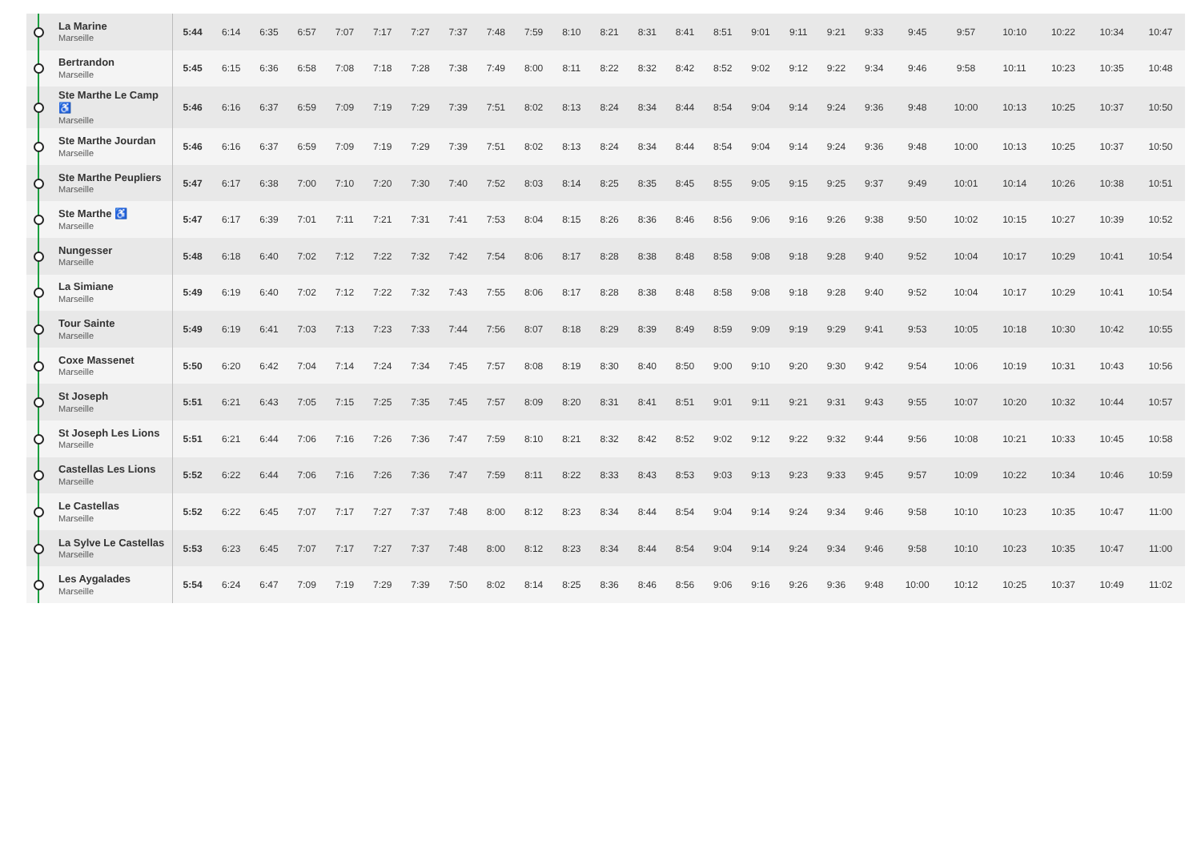| | La Marine Marseille | 5:44 | 6:14 | 6:35 | 6:57 | 7:07 | 7:17 | 7:27 | 7:37 | 7:48 | 7:59 | 8:10 | 8:21 | 8:31 | 8:41 | 8:51 | 9:01 | 9:11 | 9:21 | 9:33 | 9:45 | 9:57 | 10:10 | 10:22 | 10:34 | 10:47 |
| | Bertrandon Marseille | 5:45 | 6:15 | 6:36 | 6:58 | 7:08 | 7:18 | 7:28 | 7:38 | 7:49 | 8:00 | 8:11 | 8:22 | 8:32 | 8:42 | 8:52 | 9:02 | 9:12 | 9:22 | 9:34 | 9:46 | 9:58 | 10:11 | 10:23 | 10:35 | 10:48 |
| | Ste Marthe Le Camp ♿ Marseille | 5:46 | 6:16 | 6:37 | 6:59 | 7:09 | 7:19 | 7:29 | 7:39 | 7:51 | 8:02 | 8:13 | 8:24 | 8:34 | 8:44 | 8:54 | 9:04 | 9:14 | 9:24 | 9:36 | 9:48 | 10:00 | 10:13 | 10:25 | 10:37 | 10:50 |
| | Ste Marthe Jourdan Marseille | 5:46 | 6:16 | 6:37 | 6:59 | 7:09 | 7:19 | 7:29 | 7:39 | 7:51 | 8:02 | 8:13 | 8:24 | 8:34 | 8:44 | 8:54 | 9:04 | 9:14 | 9:24 | 9:36 | 9:48 | 10:00 | 10:13 | 10:25 | 10:37 | 10:50 |
| | Ste Marthe Peupliers Marseille | 5:47 | 6:17 | 6:38 | 7:00 | 7:10 | 7:20 | 7:30 | 7:40 | 7:52 | 8:03 | 8:14 | 8:25 | 8:35 | 8:45 | 8:55 | 9:05 | 9:15 | 9:25 | 9:37 | 9:49 | 10:01 | 10:14 | 10:26 | 10:38 | 10:51 |
| | Ste Marthe ♿ Marseille | 5:47 | 6:17 | 6:39 | 7:01 | 7:11 | 7:21 | 7:31 | 7:41 | 7:53 | 8:04 | 8:15 | 8:26 | 8:36 | 8:46 | 8:56 | 9:06 | 9:16 | 9:26 | 9:38 | 9:50 | 10:02 | 10:15 | 10:27 | 10:39 | 10:52 |
| | Nungesser Marseille | 5:48 | 6:18 | 6:40 | 7:02 | 7:12 | 7:22 | 7:32 | 7:42 | 7:54 | 8:06 | 8:17 | 8:28 | 8:38 | 8:48 | 8:58 | 9:08 | 9:18 | 9:28 | 9:40 | 9:52 | 10:04 | 10:17 | 10:29 | 10:41 | 10:54 |
| | La Simiane Marseille | 5:49 | 6:19 | 6:40 | 7:02 | 7:12 | 7:22 | 7:32 | 7:43 | 7:55 | 8:06 | 8:17 | 8:28 | 8:38 | 8:48 | 8:58 | 9:08 | 9:18 | 9:28 | 9:40 | 9:52 | 10:04 | 10:17 | 10:29 | 10:41 | 10:54 |
| | Tour Sainte Marseille | 5:49 | 6:19 | 6:41 | 7:03 | 7:13 | 7:23 | 7:33 | 7:44 | 7:56 | 8:07 | 8:18 | 8:29 | 8:39 | 8:49 | 8:59 | 9:09 | 9:19 | 9:29 | 9:41 | 9:53 | 10:05 | 10:18 | 10:30 | 10:42 | 10:55 |
| | Coxe Massenet Marseille | 5:50 | 6:20 | 6:42 | 7:04 | 7:14 | 7:24 | 7:34 | 7:45 | 7:57 | 8:08 | 8:19 | 8:30 | 8:40 | 8:50 | 9:00 | 9:10 | 9:20 | 9:30 | 9:42 | 9:54 | 10:06 | 10:19 | 10:31 | 10:43 | 10:56 |
| | St Joseph Marseille | 5:51 | 6:21 | 6:43 | 7:05 | 7:15 | 7:25 | 7:35 | 7:45 | 7:57 | 8:09 | 8:20 | 8:31 | 8:41 | 8:51 | 9:01 | 9:11 | 9:21 | 9:31 | 9:43 | 9:55 | 10:07 | 10:20 | 10:32 | 10:44 | 10:57 |
| | St Joseph Les Lions Marseille | 5:51 | 6:21 | 6:44 | 7:06 | 7:16 | 7:26 | 7:36 | 7:47 | 7:59 | 8:10 | 8:21 | 8:32 | 8:42 | 8:52 | 9:02 | 9:12 | 9:22 | 9:32 | 9:44 | 9:56 | 10:08 | 10:21 | 10:33 | 10:45 | 10:58 |
| | Castellas Les Lions Marseille | 5:52 | 6:22 | 6:44 | 7:06 | 7:16 | 7:26 | 7:36 | 7:47 | 7:59 | 8:11 | 8:22 | 8:33 | 8:43 | 8:53 | 9:03 | 9:13 | 9:23 | 9:33 | 9:45 | 9:57 | 10:09 | 10:22 | 10:34 | 10:46 | 10:59 |
| | Le Castellas Marseille | 5:52 | 6:22 | 6:45 | 7:07 | 7:17 | 7:27 | 7:37 | 7:48 | 8:00 | 8:12 | 8:23 | 8:34 | 8:44 | 8:54 | 9:04 | 9:14 | 9:24 | 9:34 | 9:46 | 9:58 | 10:10 | 10:23 | 10:35 | 10:47 | 11:00 |
| | La Sylve Le Castellas Marseille | 5:53 | 6:23 | 6:45 | 7:07 | 7:17 | 7:27 | 7:37 | 7:48 | 8:00 | 8:12 | 8:23 | 8:34 | 8:44 | 8:54 | 9:04 | 9:14 | 9:24 | 9:34 | 9:46 | 9:58 | 10:10 | 10:23 | 10:35 | 10:47 | 11:00 |
| | Les Aygalades Marseille | 5:54 | 6:24 | 6:47 | 7:09 | 7:19 | 7:29 | 7:39 | 7:50 | 8:02 | 8:14 | 8:25 | 8:36 | 8:46 | 8:56 | 9:06 | 9:16 | 9:26 | 9:36 | 9:48 | 10:00 | 10:12 | 10:25 | 10:37 | 10:49 | 11:02 |